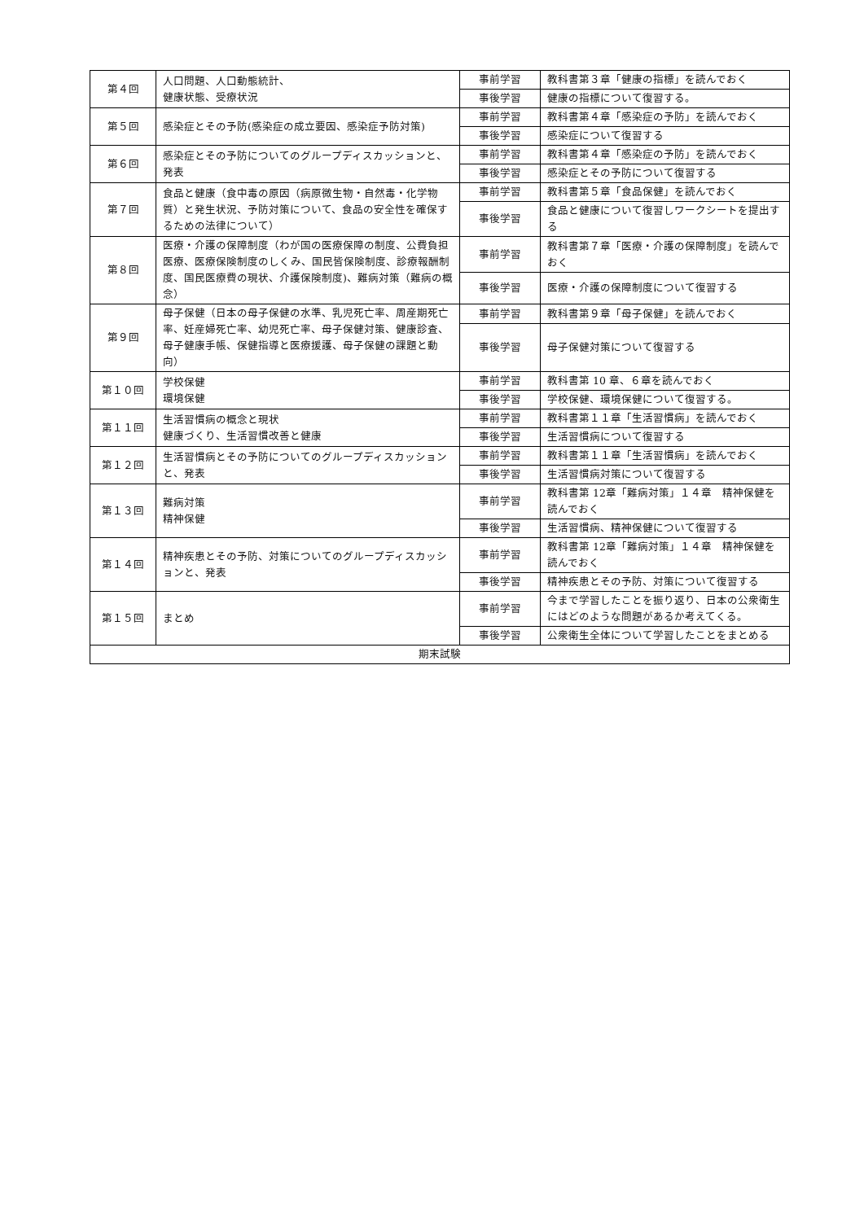| 第４回 | 人口問題、人口動態統計、 健康状態、受療状況 | 事前学習 | 教科書第３章「健康の指標」を読んでおく |
| | | 事後学習 | 健康の指標について復習する。 |
| 第５回 | 感染症とその予防(感染症の成立要因、感染症予防対策) | 事前学習 | 教科書第４章「感染症の予防」を読んでおく |
| | | 事後学習 | 感染症について復習する |
| 第６回 | 感染症とその予防についてのグループディスカッションと、発表 | 事前学習 | 教科書第４章「感染症の予防」を読んでおく |
| | | 事後学習 | 感染症とその予防について復習する |
| 第７回 | 食品と健康（食中毒の原因（病原微生物・自然毒・化学物質）と発生状況、予防対策について、食品の安全性を確保するための法律について） | 事前学習 | 教科書第５章「食品保健」を読んでおく |
| | | 事後学習 | 食品と健康について復習しワークシートを提出する |
| 第８回 | 医療・介護の保障制度（わが国の医療保障の制度、公費負担医療、医療保険制度のしくみ、国民皆保険制度、診療報酬制度、国民医療費の現状、介護保険制度)、難病対策（難病の概念） | 事前学習 | 教科書第７章「医療・介護の保障制度」を読んでおく |
| | | 事後学習 | 医療・介護の保障制度について復習する |
| 第９回 | 母子保健（日本の母子保健の水準、乳児死亡率、周産期死亡率、妊産婦死亡率、幼児死亡率、母子保健対策、健康診査、母子健康手帳、保健指導と医療援護、母子保健の課題と動向） | 事前学習 | 教科書第９章「母子保健」を読んでおく |
| | | 事後学習 | 母子保健対策について復習する |
| 第１０回 | 学校保健 環境保健 | 事前学習 | 教科書第 10 章、６章を読んでおく |
| | | 事後学習 | 学校保健、環境保健について復習する。 |
| 第１１回 | 生活習慣病の概念と現状 健康づくり、生活習慣改善と健康 | 事前学習 | 教科書第１１章「生活習慣病」を読んでおく |
| | | 事後学習 | 生活習慣病について復習する |
| 第１２回 | 生活習慣病とその予防についてのグループディスカッションと、発表 | 事前学習 | 教科書第１１章「生活習慣病」を読んでおく |
| | | 事後学習 | 生活習慣病対策について復習する |
| 第１３回 | 難病対策 精神保健 | 事前学習 | 教科書第 12章「難病対策」１４章 精神保健を読んでおく |
| | | 事後学習 | 生活習慣病、精神保健について復習する |
| 第１４回 | 精神疾患とその予防、対策についてのグループディスカッションと、発表 | 事前学習 | 教科書第 12章「難病対策」１４章 精神保健を読んでおく |
| | | 事後学習 | 精神疾患とその予防、対策について復習する |
| 第１５回 | まとめ | 事前学習 | 今まで学習したことを振り返り、日本の公衆衛生にはどのような問題があるか考えてくる。 |
| | | 事後学習 | 公衆衛生全体について学習したことをまとめる |
| 期末試験 | | | |